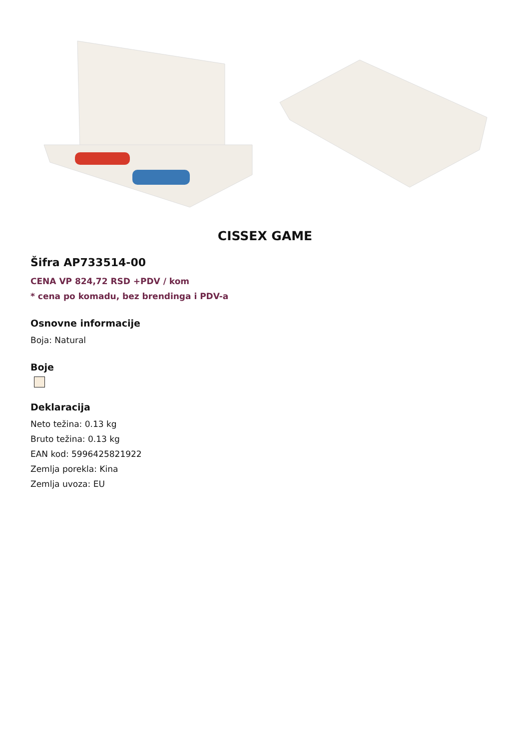CISSEX GAME
Šifra AP733514-00
CENA VP 824,72 RSD +PDV / kom
* cena po komadu, bez brendinga i PDV-a
Osnovne informacije
Boja: Natural
Boje
Deklaracija
Neto težina: 0.13 kg
Bruto težina: 0.13 kg
EAN kod: 5996425821922
Zemlja porekla: Kina
Zemlja uvoza: EU